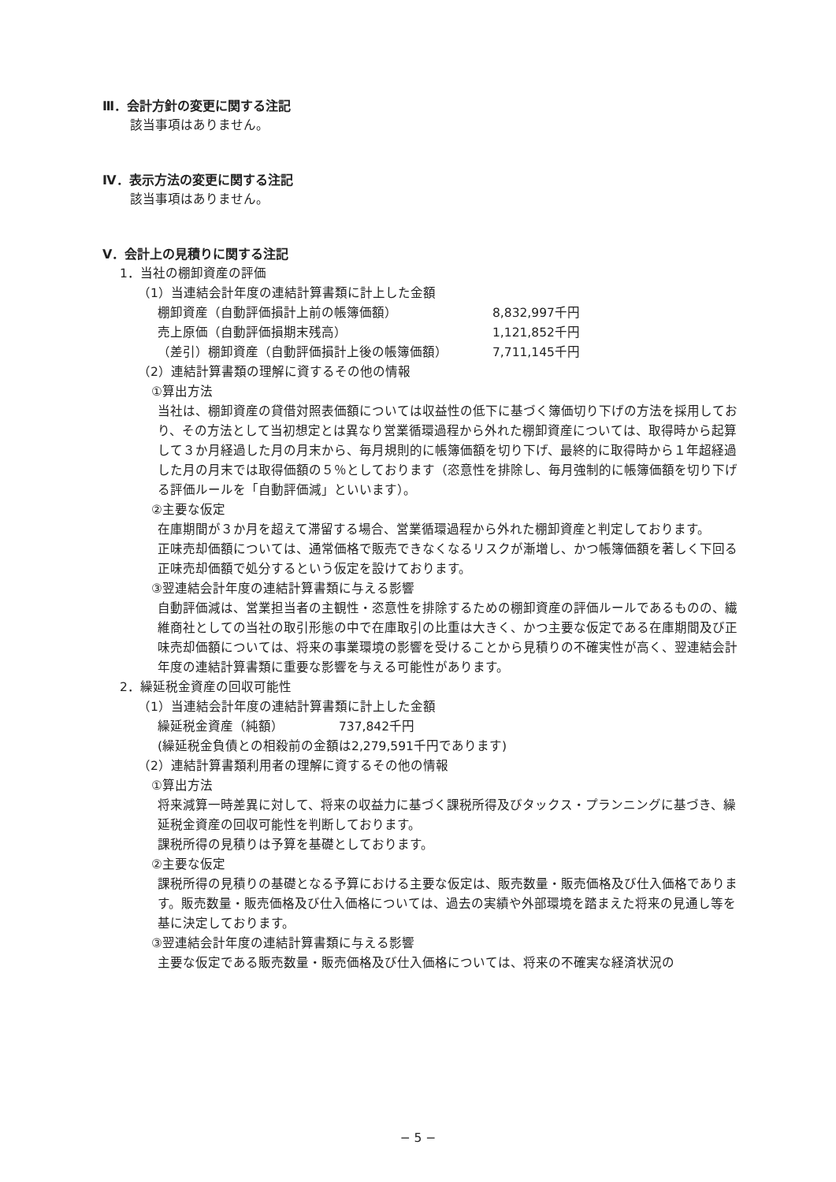Ⅲ．会計方針の変更に関する注記
該当事項はありません。
Ⅳ．表示方法の変更に関する注記
該当事項はありません。
Ⅴ．会計上の見積りに関する注記
1．当社の棚卸資産の評価
（1）当連結会計年度の連結計算書類に計上した金額
| 棚卸資産（自動評価損計上前の帳簿価額） | 8,832,997千円 |
| 売上原価（自動評価損期末残高） | 1,121,852千円 |
| （差引）棚卸資産（自動評価損計上後の帳簿価額） | 7,711,145千円 |
（2）連結計算書類の理解に資するその他の情報
①算出方法
当社は、棚卸資産の貸借対照表価額については収益性の低下に基づく簿価切り下げの方法を採用しており、その方法として当初想定とは異なり営業循環過程から外れた棚卸資産については、取得時から起算して３か月経過した月の月末から、毎月規則的に帳簿価額を切り下げ、最終的に取得時から１年超経過した月の月末では取得価額の５％としております（恣意性を排除し、毎月強制的に帳簿価額を切り下げる評価ルールを「自動評価減」といいます）。
②主要な仮定
在庫期間が３か月を超えて滞留する場合、営業循環過程から外れた棚卸資産と判定しております。
正味売却価額については、通常価格で販売できなくなるリスクが漸増し、かつ帳簿価額を著しく下回る正味売却価額で処分するという仮定を設けております。
③翌連結会計年度の連結計算書類に与える影響
自動評価減は、営業担当者の主観性・恣意性を排除するための棚卸資産の評価ルールであるものの、繊維商社としての当社の取引形態の中で在庫取引の比重は大きく、かつ主要な仮定である在庫期間及び正味売却価額については、将来の事業環境の影響を受けることから見積りの不確実性が高く、翌連結会計年度の連結計算書類に重要な影響を与える可能性があります。
2．繰延税金資産の回収可能性
（1）当連結会計年度の連結計算書類に計上した金額
| 繰延税金資産（純額） | 737,842千円 |
(繰延税金負債との相殺前の金額は2,279,591千円であります)
（2）連結計算書類利用者の理解に資するその他の情報
①算出方法
将来減算一時差異に対して、将来の収益力に基づく課税所得及びタックス・プランニングに基づき、繰延税金資産の回収可能性を判断しております。
課税所得の見積りは予算を基礎としております。
②主要な仮定
課税所得の見積りの基礎となる予算における主要な仮定は、販売数量・販売価格及び仕入価格であります。販売数量・販売価格及び仕入価格については、過去の実績や外部環境を踏まえた将来の見通し等を基に決定しております。
③翌連結会計年度の連結計算書類に与える影響
主要な仮定である販売数量・販売価格及び仕入価格については、将来の不確実な経済状況の
− 5 −